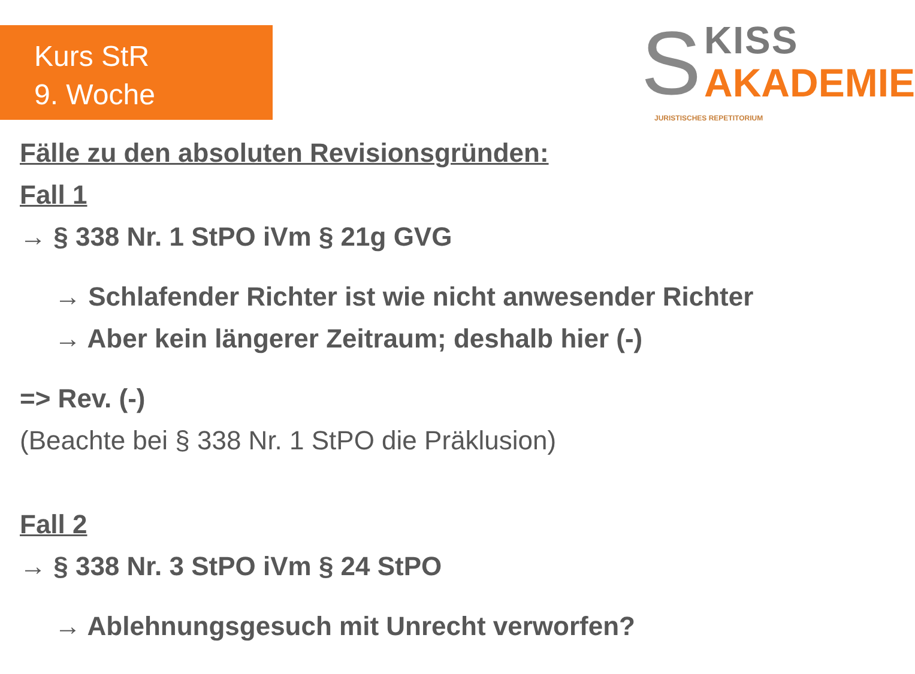Kurs StR
9. Woche
S KISS
AKADEMIE
JURISTISCHES REPETITORIUM
Fälle zu den absoluten Revisionsgründen:
Fall 1
→ § 338 Nr. 1 StPO iVm § 21g GVG
→ Schlafender Richter ist wie nicht anwesender Richter
→ Aber kein längerer Zeitraum; deshalb hier (-)
=> Rev. (-)
(Beachte bei § 338 Nr. 1 StPO die Präklusion)
Fall 2
→ § 338 Nr. 3 StPO iVm § 24 StPO
→ Ablehnungsgesuch mit Unrecht verworfen?